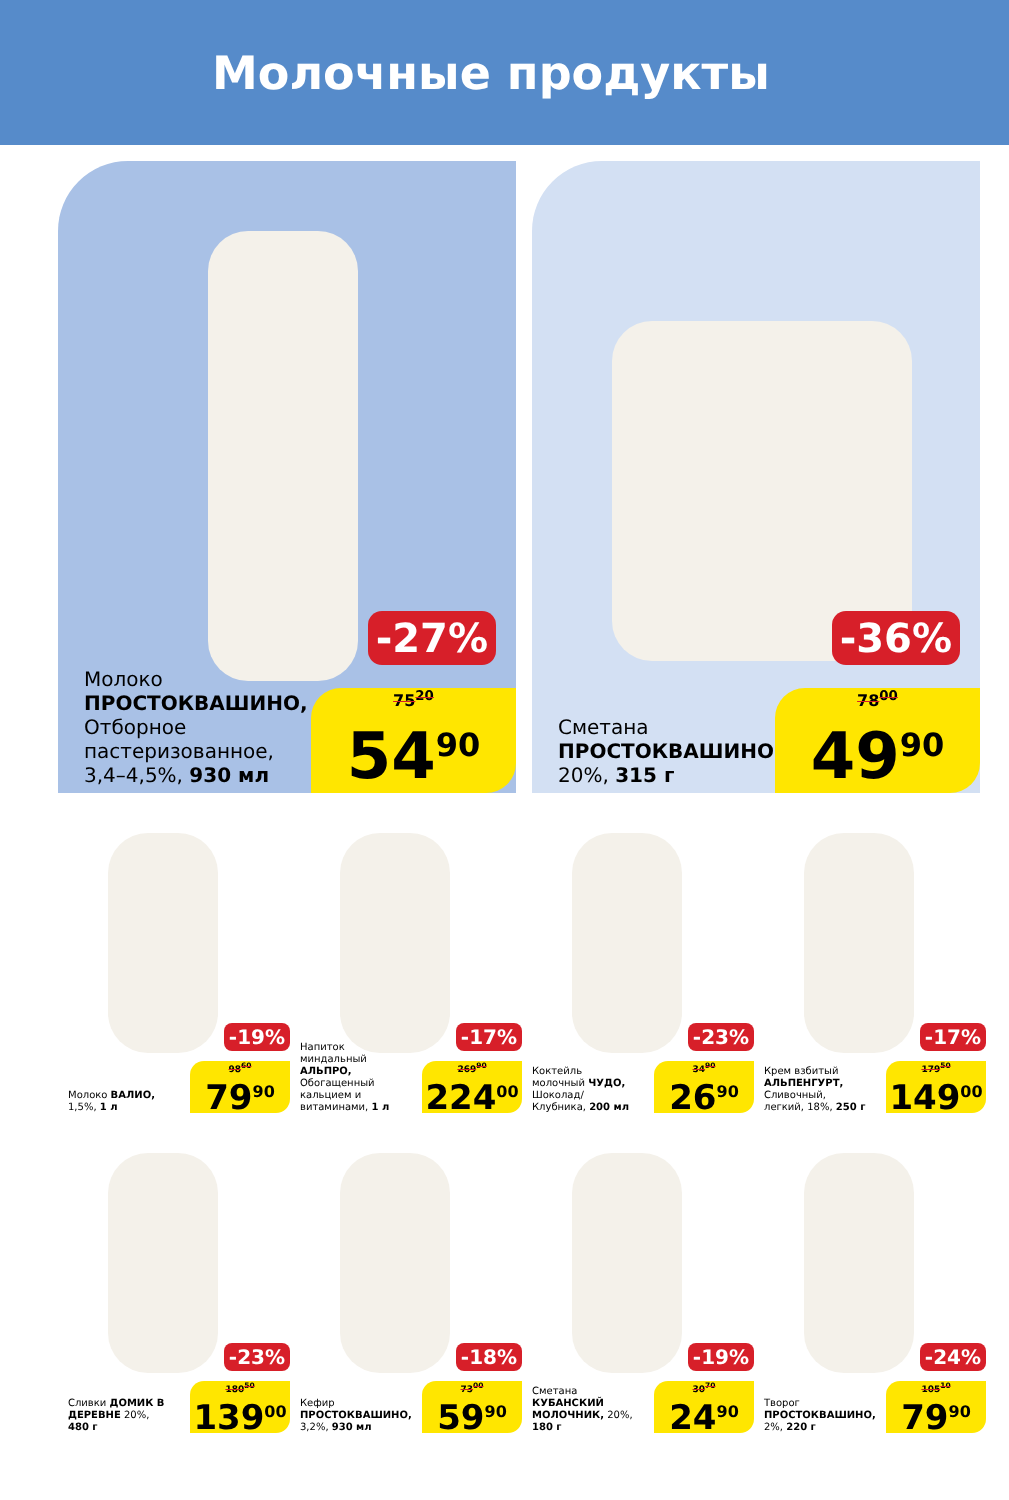Молочные продукты
-27%
Молоко
ПРОСТОКВАШИНО,
Отборное
пастеризованное,
3,4–4,5%, 930 мл
75<sup>20</sup>
54<sup>90</sup>
-36%
Сметана
ПРОСТОКВАШИНО,
20%, 315 г
78<sup>00</sup>
49<sup>90</sup>
-19%
Молоко ВАЛИО, 1,5%, 1 л
98<sup>60</sup>
79<sup>90</sup>
-17%
Напиток миндальный АЛЬПРО, Обогащенный кальцием и витаминами, 1 л
269<sup>90</sup>
224<sup>00</sup>
-23%
Коктейль молочный ЧУДО, Шоколад/ Клубника, 200 мл
34<sup>90</sup>
26<sup>90</sup>
-17%
Крем взбитый АЛЬПЕНГУРТ, Сливочный, легкий, 18%, 250 г
179<sup>50</sup>
149<sup>00</sup>
-23%
Сливки ДОМИК В ДЕРЕВНЕ 20%, 480 г
180<sup>50</sup>
139<sup>00</sup>
-18%
Кефир ПРОСТОКВАШИНО, 3,2%, 930 мл
73<sup>00</sup>
59<sup>90</sup>
-19%
Сметана КУБАНСКИЙ МОЛОЧНИК, 20%, 180 г
30<sup>70</sup>
24<sup>90</sup>
-24%
Творог ПРОСТОКВАШИНО, 2%, 220 г
105<sup>10</sup>
79<sup>90</sup>